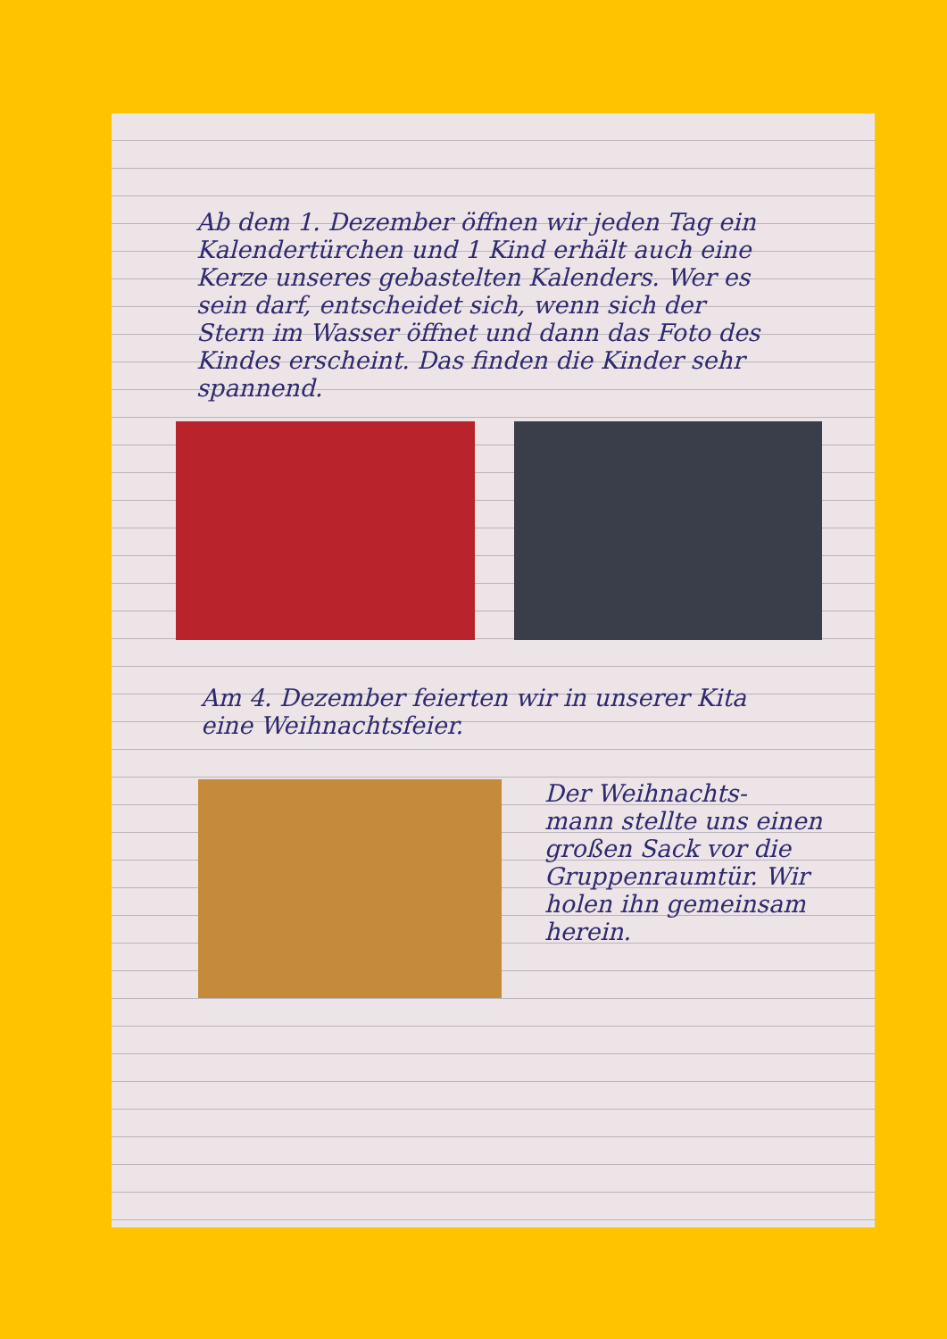Ab dem 1. Dezember öffnen wir jeden Tag ein Kalendertürchen und 1 Kind erhält auch eine Kerze unseres gebastelten Kalenders. Wer es sein darf, entscheidet sich, wenn sich der Stern im Wasser öffnet und dann das Foto des Kindes erscheint. Das finden die Kinder sehr spannend.
Am 4. Dezember feierten wir in unserer Kita eine Weihnachtsfeier.
Der Weihnachts-
mann stellte uns einen großen Sack vor die Gruppenraumtür. Wir holen ihn gemeinsam herein.